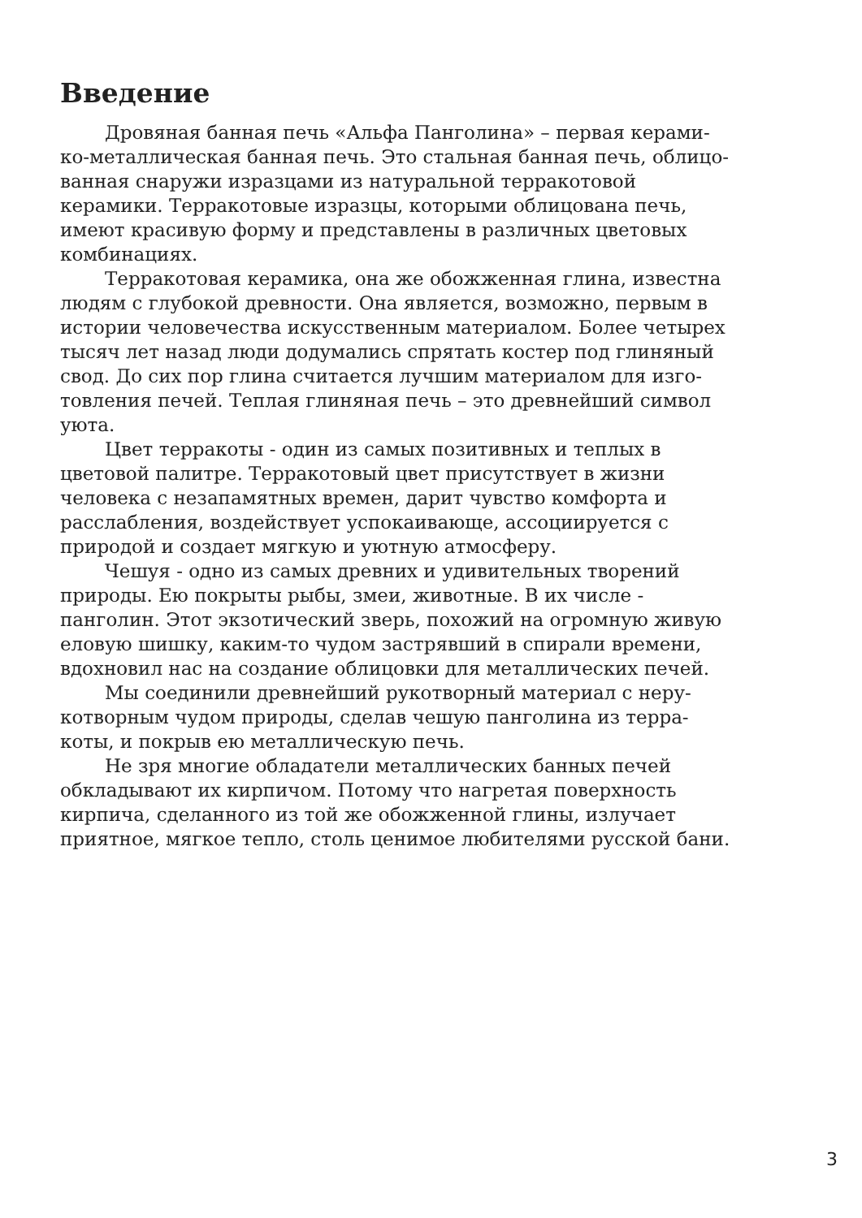Введение
Дровяная банная печь «Альфа Панголина» – первая керами- ко-металлическая банная печь. Это стальная банная печь, облицо- ванная снаружи изразцами из натуральной терракотовой керамики. Терракотовые изразцы, которыми облицована печь, имеют красивую форму и представлены в различных цветовых комбинациях.
Терракотовая керамика, она же обожженная глина, известна людям с глубокой древности. Она является, возможно, первым в истории человечества искусственным материалом. Более четырех тысяч лет назад люди додумались спрятать костер под глиняный свод. До сих пор глина считается лучшим материалом для изго- товления печей. Теплая глиняная печь – это древнейший символ уюта.
Цвет терракоты - один из самых позитивных и теплых в цветовой палитре. Терракотовый цвет присутствует в жизни человека с незапамятных времен, дарит чувство комфорта и расслабления, воздействует успокаивающе, ассоциируется с природой и создает мягкую и уютную атмосферу.
Чешуя - одно из самых древних и удивительных творений природы. Ею покрыты рыбы, змеи, животные. В их числе - панголин. Этот экзотический зверь, похожий на огромную живую еловую шишку, каким-то чудом застрявший в спирали времени, вдохновил нас на создание облицовки для металлических печей.
Мы соединили древнейший рукотворный материал с неру- котворным чудом природы, сделав чешую панголина из терра- коты, и покрыв ею металлическую печь.
Не зря многие обладатели металлических банных печей обкладывают их кирпичом. Потому что нагретая поверхность кирпича, сделанного из той же обожженной глины, излучает приятное, мягкое тепло, столь ценимое любителями русской бани.
3